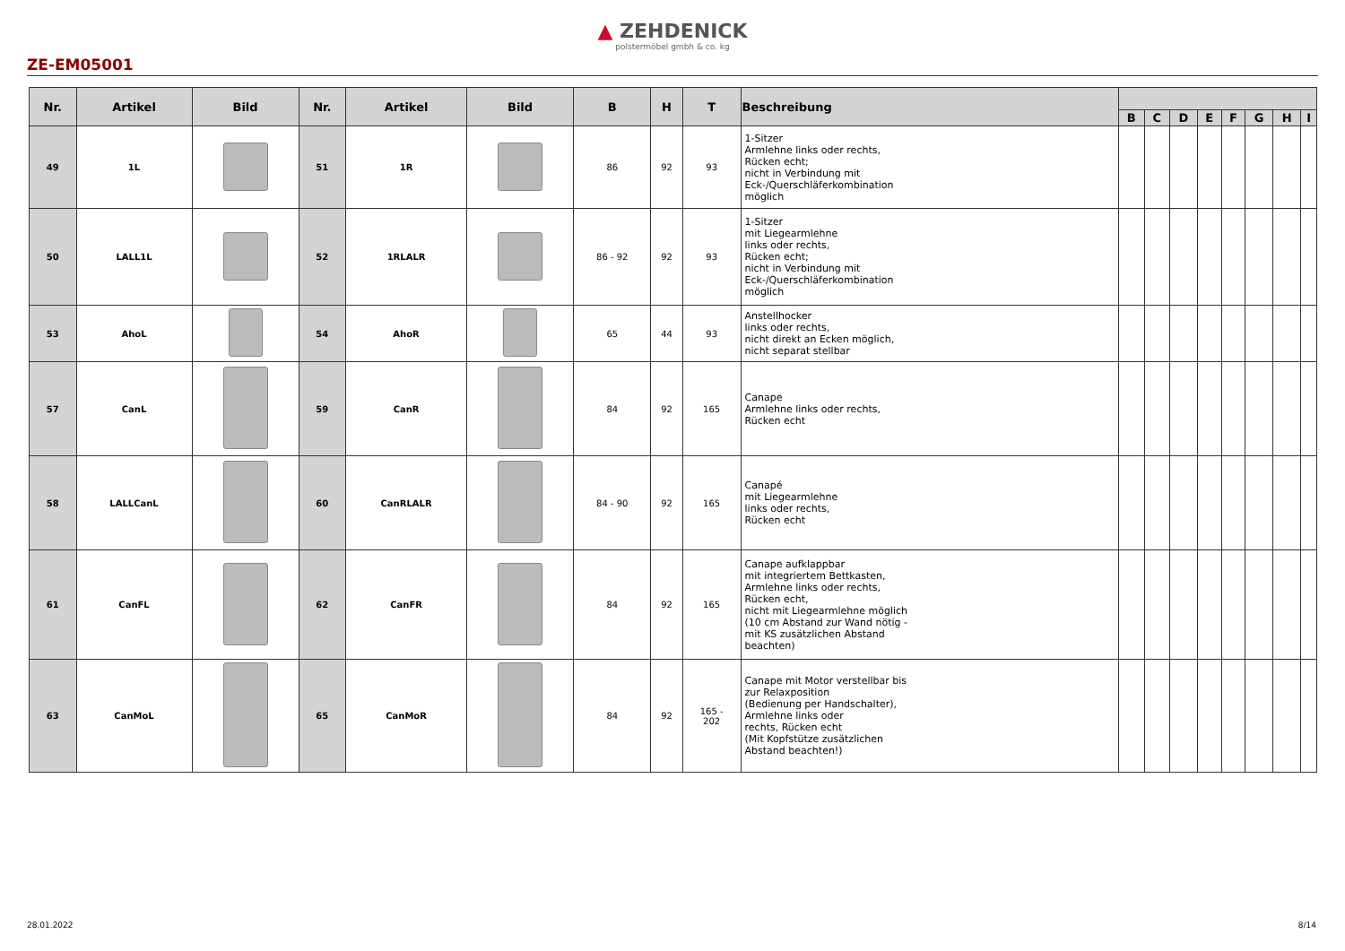▲ ZEHDENICK
polstermöbel gmbh & co. kg
ZE-EM05001
| Nr. | Artikel | Bild | Nr. | Artikel | Bild | B | H | T | Beschreibung | | | | | | | | |
| --- | --- | --- | --- | --- | --- | --- | --- | --- | --- | --- | --- | --- | --- | --- | --- | --- | --- |
| | | | | | | | | | | B | C | D | E | F | G | H | I |
| 49 | 1L | | 51 | 1R | | 86 | 92 | 93 | 1-Sitzer Armlehne links oder rechts, Rücken echt; nicht in Verbindung mit Eck-/Querschläferkombination möglich | | | | | | | | |
| 50 | LALL1L | | 52 | 1RLALR | | 86 - 92 | 92 | 93 | 1-Sitzer mit Liegearmlehne links oder rechts, Rücken echt; nicht in Verbindung mit Eck-/Querschläferkombination möglich | | | | | | | | |
| 53 | AhoL | | 54 | AhoR | | 65 | 44 | 93 | Anstellhocker links oder rechts, nicht direkt an Ecken möglich, nicht separat stellbar | | | | | | | | |
| 57 | CanL | | 59 | CanR | | 84 | 92 | 165 | Canape Armlehne links oder rechts, Rücken echt | | | | | | | | |
| 58 | LALLCanL | | 60 | CanRLALR | | 84 - 90 | 92 | 165 | Canapé mit Liegearmlehne links oder rechts, Rücken echt | | | | | | | | |
| 61 | CanFL | | 62 | CanFR | | 84 | 92 | 165 | Canape aufklappbar mit integriertem Bettkasten, Armlehne links oder rechts, Rücken echt, nicht mit Liegearmlehne möglich (10 cm Abstand zur Wand nötig - mit KS zusätzlichen Abstand beachten) | | | | | | | | |
| 63 | CanMoL | | 65 | CanMoR | | 84 | 92 | 165 - 202 | Canape mit Motor verstellbar bis zur Relaxposition (Bedienung per Handschalter), Armlehne links oder rechts, Rücken echt (Mit Kopfstütze zusätzlichen Abstand beachten!) | | | | | | | | |
28.01.2022 8/14